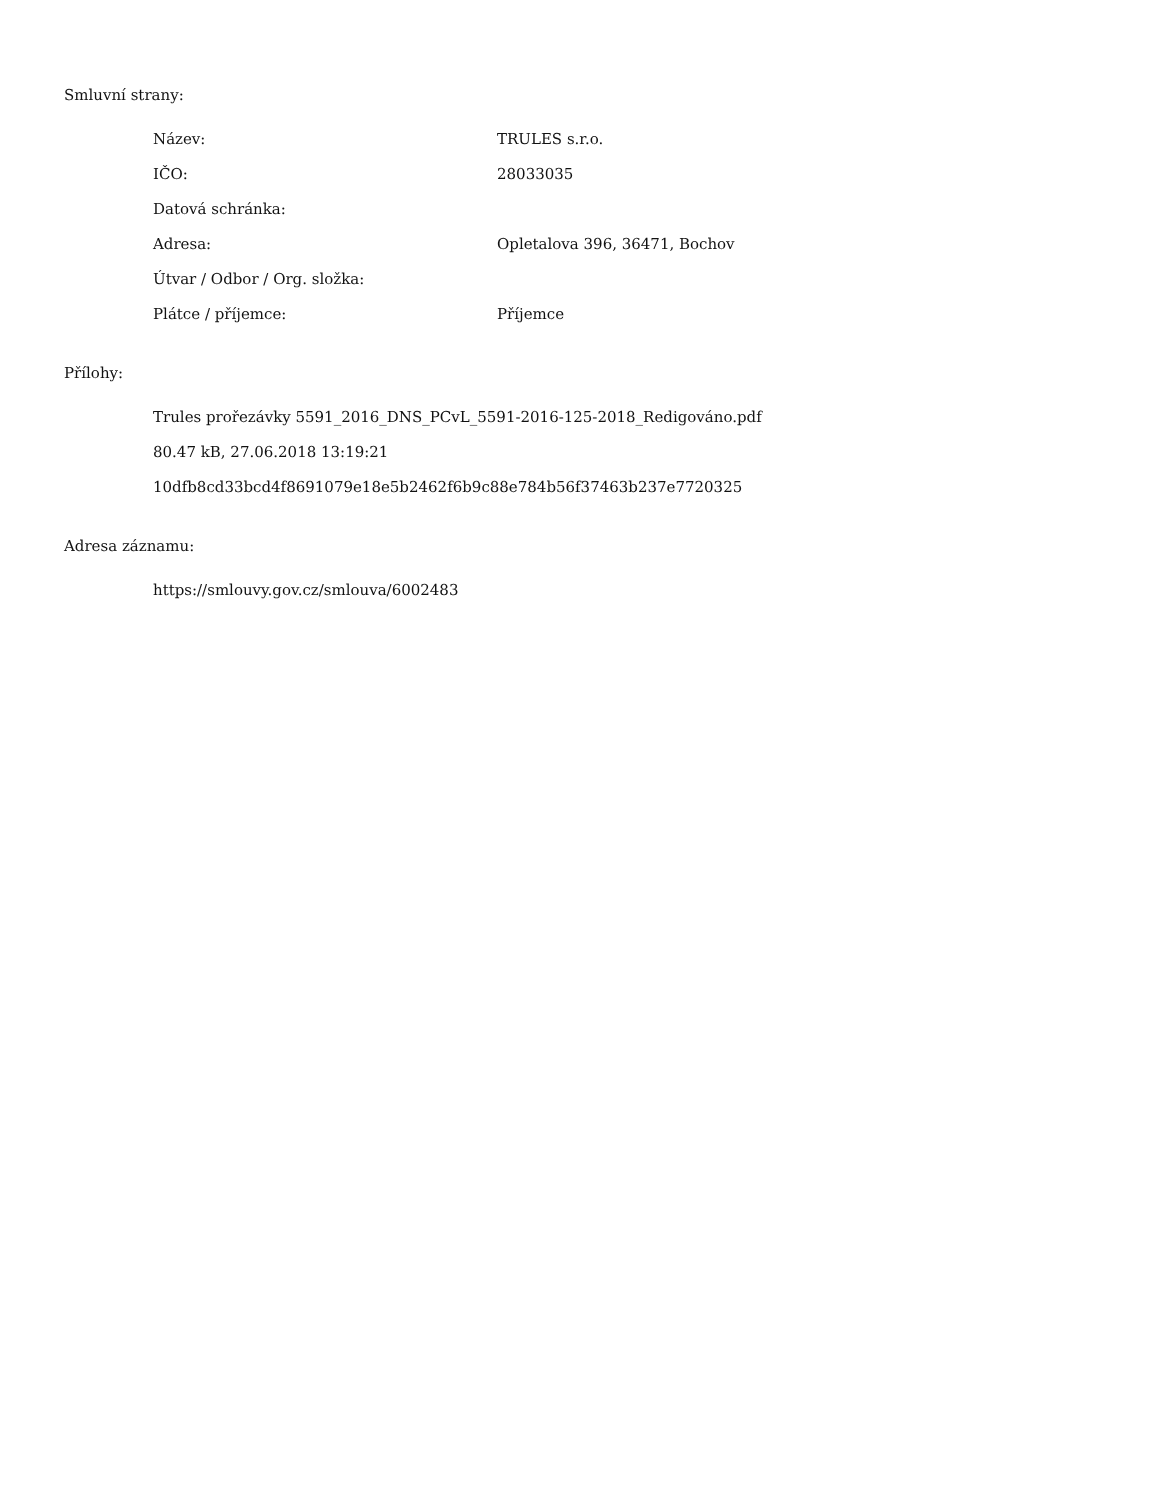Smluvní strany:
| Název: | TRULES s.r.o. |
| IČO: | 28033035 |
| Datová schránka: | |
| Adresa: | Opletalova 396, 36471, Bochov |
| Útvar / Odbor / Org. složka: | |
| Plátce / příjemce: | Příjemce |
Přílohy:
Trules prořezávky 5591_2016_DNS_PCvL_5591-2016-125-2018_Redigováno.pdf
80.47 kB, 27.06.2018 13:19:21
10dfb8cd33bcd4f8691079e18e5b2462f6b9c88e784b56f37463b237e7720325
Adresa záznamu:
https://smlouvy.gov.cz/smlouva/6002483